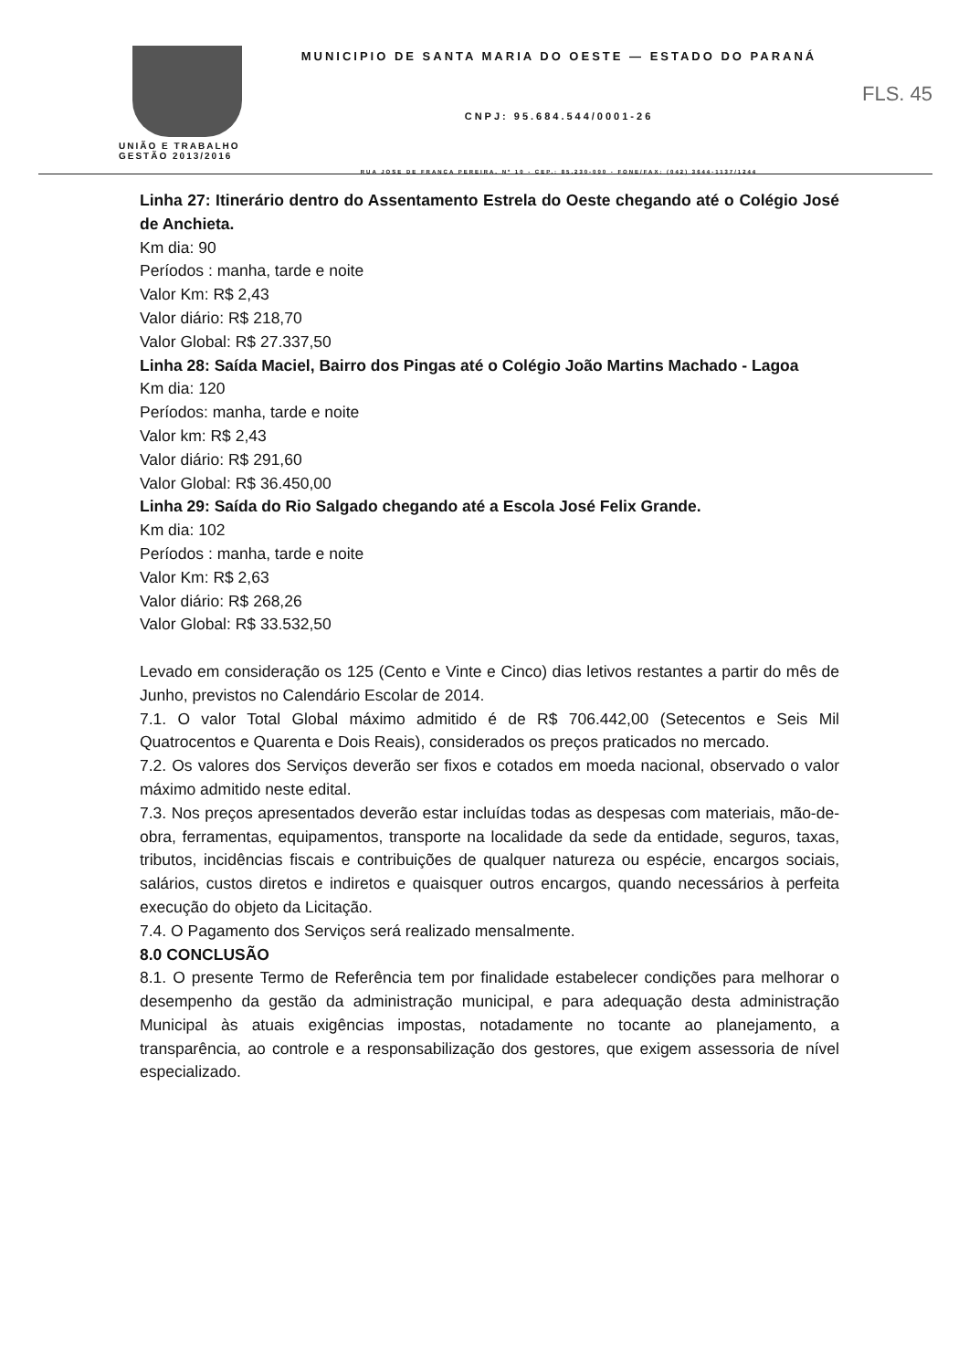UNIÃO E TRABALHO
GESTÃO 2013/2016
MUNICIPIO DE SANTA MARIA DO OESTE — ESTADO DO PARANÁ
CNPJ: 95.684.544/0001-26
RUA JOSE DE FRANÇA PEREIRA, Nº 10 - CEP.: 85.230-000 - FONE/FAX: (042) 3644-1137/1244
FLS. 45
Linha 27: Itinerário dentro do Assentamento Estrela do Oeste chegando até o Colégio José de Anchieta.
Km dia: 90
Períodos : manha, tarde e noite
Valor Km: R$ 2,43
Valor diário: R$ 218,70
Valor Global: R$ 27.337,50
Linha 28: Saída Maciel, Bairro dos Pingas até o Colégio João Martins Machado - Lagoa
Km dia: 120
Períodos: manha, tarde e noite
Valor km: R$ 2,43
Valor diário: R$ 291,60
Valor Global: R$ 36.450,00
Linha 29: Saída do Rio Salgado chegando até a Escola José Felix Grande.
Km dia: 102
Períodos : manha, tarde e noite
Valor Km: R$ 2,63
Valor diário: R$ 268,26
Valor Global: R$ 33.532,50
Levado em consideração os 125 (Cento e Vinte e Cinco) dias letivos restantes a partir do mês de Junho, previstos no Calendário Escolar de 2014.
7.1. O valor Total Global máximo admitido é de R$ 706.442,00 (Setecentos e Seis Mil Quatrocentos e Quarenta e Dois Reais), considerados os preços praticados no mercado.
7.2. Os valores dos Serviços deverão ser fixos e cotados em moeda nacional, observado o valor máximo admitido neste edital.
7.3. Nos preços apresentados deverão estar incluídas todas as despesas com materiais, mão-de-obra, ferramentas, equipamentos, transporte na localidade da sede da entidade, seguros, taxas, tributos, incidências fiscais e contribuições de qualquer natureza ou espécie, encargos sociais, salários, custos diretos e indiretos e quaisquer outros encargos, quando necessários à perfeita execução do objeto da Licitação.
7.4. O Pagamento dos Serviços será realizado mensalmente.
8.0 CONCLUSÃO
8.1. O presente Termo de Referência tem por finalidade estabelecer condições para melhorar o desempenho da gestão da administração municipal, e para adequação desta administração Municipal às atuais exigências impostas, notadamente no tocante ao planejamento, a transparência, ao controle e a responsabilização dos gestores, que exigem assessoria de nível especializado.